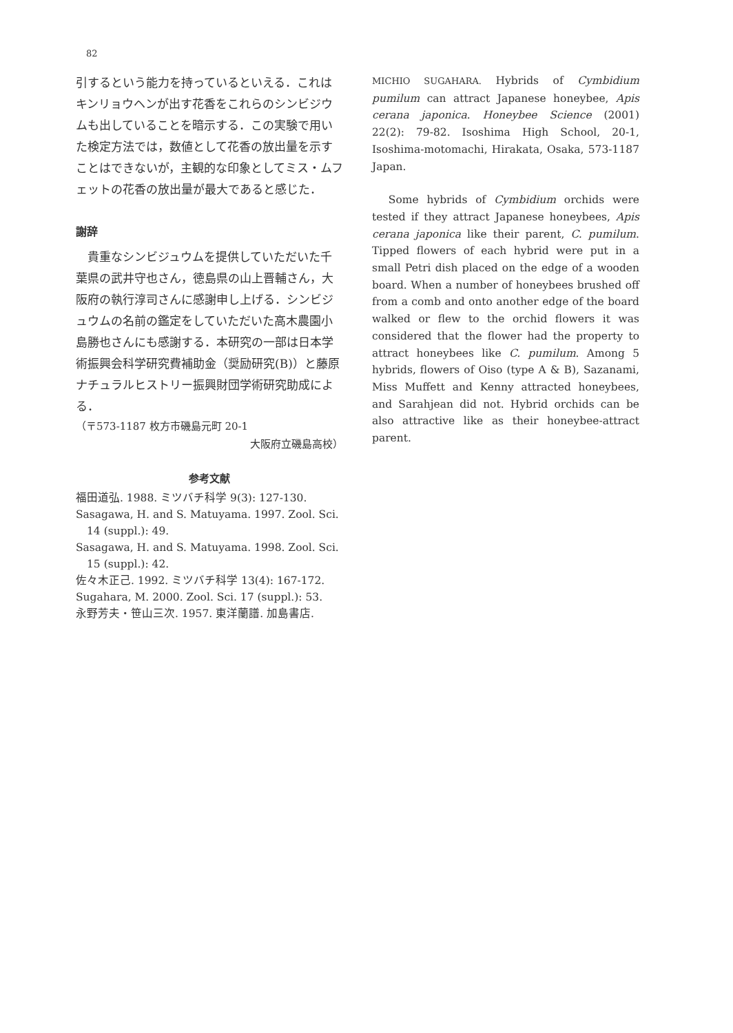82
引するという能力を持っているといえる．これはキンリョウヘンが出す花香をこれらのシンビジウムも出していることを暗示する．この実験で用いた検定方法では，数値として花香の放出量を示すことはできないが，主観的な印象としてミス・ムフェットの花香の放出量が最大であると感じた．
謝辞
　貴重なシンビジュウムを提供していただいた千葉県の武井守也さん，徳島県の山上晋輔さん，大阪府の執行淳司さんに感謝申し上げる．シンビジュウムの名前の鑑定をしていただいた高木農園小島勝也さんにも感謝する．本研究の一部は日本学術振興会科学研究費補助金（奨励研究(B)）と藤原ナチュラルヒストリー振興財団学術研究助成による．
（〒573-1187 枚方市磯島元町 20-1
大阪府立磯島高校）
参考文献
福田道弘. 1988. ミツバチ科学 9(3): 127-130.
Sasagawa, H. and S. Matuyama. 1997. Zool. Sci. 14 (suppl.): 49.
Sasagawa, H. and S. Matuyama. 1998. Zool. Sci. 15 (suppl.): 42.
佐々木正己. 1992. ミツバチ科学 13(4): 167-172.
Sugahara, M. 2000. Zool. Sci. 17 (suppl.): 53.
永野芳夫・笹山三次. 1957. 東洋蘭譜. 加島書店.
MICHIO SUGAHARA. Hybrids of Cymbidium pumilum can attract Japanese honeybee, Apis cerana japonica. Honeybee Science (2001) 22(2): 79-82. Isoshima High School, 20-1, Isoshima-motomachi, Hirakata, Osaka, 573-1187 Japan.
Some hybrids of Cymbidium orchids were tested if they attract Japanese honeybees, Apis cerana japonica like their parent, C. pumilum. Tipped flowers of each hybrid were put in a small Petri dish placed on the edge of a wooden board. When a number of honeybees brushed off from a comb and onto another edge of the board walked or flew to the orchid flowers it was considered that the flower had the property to attract honeybees like C. pumilum. Among 5 hybrids, flowers of Oiso (type A & B), Sazanami, Miss Muffett and Kenny attracted honeybees, and Sarahjean did not. Hybrid orchids can be also attractive like as their honeybee-attract parent.